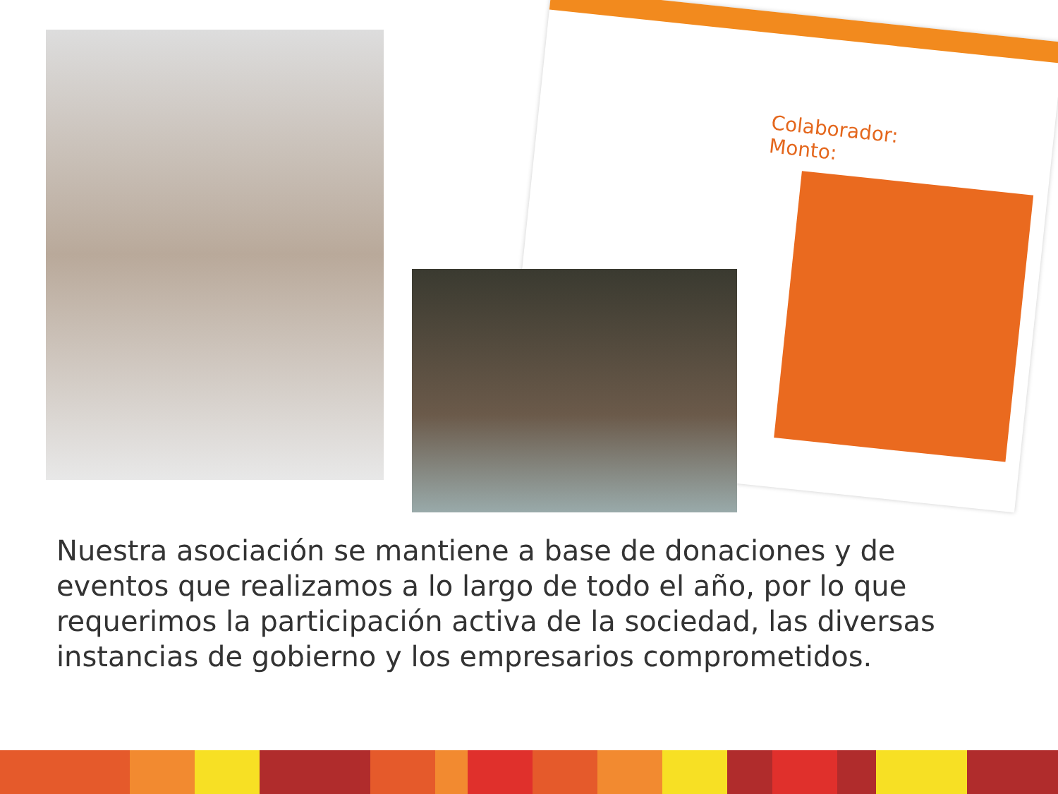Colaborador:
Monto:
Nuestra asociación se mantiene a base de donaciones y de eventos que realizamos a lo largo de todo el año, por lo que requerimos la participación activa de la sociedad, las diversas instancias de gobierno y los empresarios comprometidos.